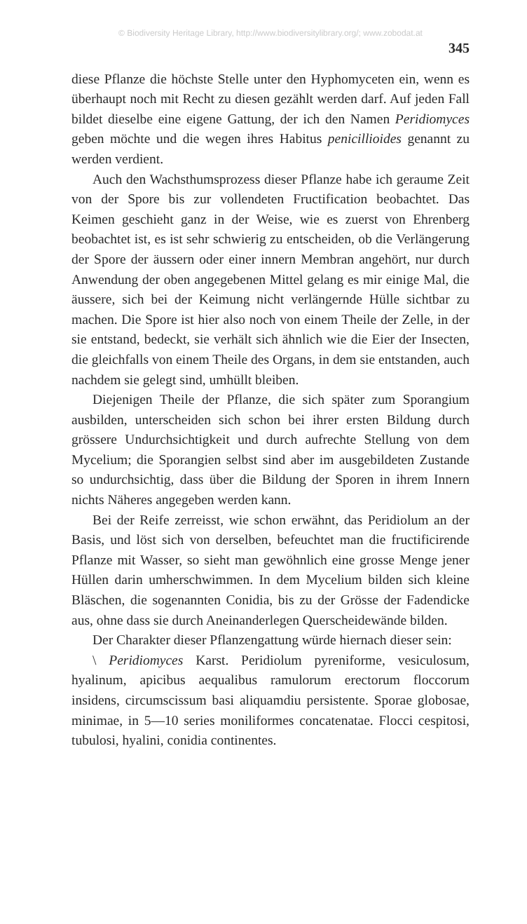© Biodiversity Heritage Library, http://www.biodiversitylibrary.org/; www.zobodat.at
345
diese Pflanze die höchste Stelle unter den Hyphomyceten ein, wenn es überhaupt noch mit Recht zu diesen gezählt werden darf. Auf jeden Fall bildet dieselbe eine eigene Gattung, der ich den Namen Peridiomyces geben möchte und die wegen ihres Habitus penicillioides genannt zu werden verdient.
Auch den Wachsthumsprozess dieser Pflanze habe ich geraume Zeit von der Spore bis zur vollendeten Fructification beobachtet. Das Keimen geschieht ganz in der Weise, wie es zuerst von Ehrenberg beobachtet ist, es ist sehr schwierig zu entscheiden, ob die Verlängerung der Spore der äussern oder einer innern Membran angehört, nur durch Anwendung der oben angegebenen Mittel gelang es mir einige Mal, die äussere, sich bei der Keimung nicht verlängernde Hülle sichtbar zu machen. Die Spore ist hier also noch von einem Theile der Zelle, in der sie entstand, bedeckt, sie verhält sich ähnlich wie die Eier der Insecten, die gleichfalls von einem Theile des Organs, in dem sie entstanden, auch nachdem sie gelegt sind, umhüllt bleiben.
Diejenigen Theile der Pflanze, die sich später zum Sporangium ausbilden, unterscheiden sich schon bei ihrer ersten Bildung durch grössere Undurchsichtigkeit und durch aufrechte Stellung von dem Mycelium; die Sporangien selbst sind aber im ausgebildeten Zustande so undurchsichtig, dass über die Bildung der Sporen in ihrem Innern nichts Näheres angegeben werden kann.
Bei der Reife zerreisst, wie schon erwähnt, das Peridiolum an der Basis, und löst sich von derselben, befeuchtet man die fructificirende Pflanze mit Wasser, so sieht man gewöhnlich eine grosse Menge jener Hüllen darin umherschwimmen. In dem Mycelium bilden sich kleine Bläschen, die sogenannten Conidia, bis zu der Grösse der Fadendicke aus, ohne dass sie durch Aneinanderlegen Querscheidewände bilden.
Der Charakter dieser Pflanzengattung würde hiernach dieser sein:
\ Peridiomyces Karst. Peridiolum pyreniforme, vesiculosum, hyalinum, apicibus aequalibus ramulorum erectorum floccorum insidens, circumscissum basi aliquamdiu persistente. Sporae globosae, minimae, in 5—10 series moniliformes concatenatae. Flocci cespitosi, tubulosi, hyalini, conidia continentes.